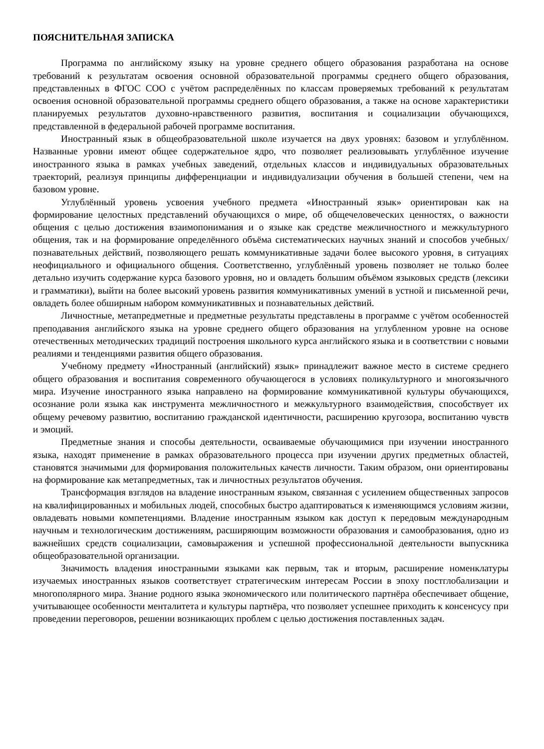ПОЯСНИТЕЛЬНАЯ ЗАПИСКА
Программа по английскому языку на уровне среднего общего образования разработана на основе требований к результатам освоения основной образовательной программы среднего общего образования, представленных в ФГОС СОО с учётом распределённых по классам проверяемых требований к результатам освоения основной образовательной программы среднего общего образования, а также на основе характеристики планируемых результатов духовно-нравственного развития, воспитания и социализации обучающихся, представленной в федеральной рабочей программе воспитания.
Иностранный язык в общеобразовательной школе изучается на двух уровнях: базовом и углублённом. Названные уровни имеют общее содержательное ядро, что позволяет реализовывать углублённое изучение иностранного языка в рамках учебных заведений, отдельных классов и индивидуальных образовательных траекторий, реализуя принципы дифференциации и индивидуализации обучения в большей степени, чем на базовом уровне.
Углублённый уровень усвоения учебного предмета «Иностранный язык» ориентирован как на формирование целостных представлений обучающихся о мире, об общечеловеческих ценностях, о важности общения с целью достижения взаимопонимания и о языке как средстве межличностного и межкультурного общения, так и на формирование определённого объёма систематических научных знаний и способов учебных/познавательных действий, позволяющего решать коммуникативные задачи более высокого уровня, в ситуациях неофициального и официального общения. Соответственно, углублённый уровень позволяет не только более детально изучить содержание курса базового уровня, но и овладеть большим объёмом языковых средств (лексики и грамматики), выйти на более высокий уровень развития коммуникативных умений в устной и письменной речи, овладеть более обширным набором коммуникативных и познавательных действий.
Личностные, метапредметные и предметные результаты представлены в программе с учётом особенностей преподавания английского языка на уровне среднего общего образования на углубленном уровне на основе отечественных методических традиций построения школьного курса английского языка и в соответствии с новыми реалиями и тенденциями развития общего образования.
Учебному предмету «Иностранный (английский) язык» принадлежит важное место в системе среднего общего образования и воспитания современного обучающегося в условиях поликультурного и многоязычного мира. Изучение иностранного языка направлено на формирование коммуникативной культуры обучающихся, осознание роли языка как инструмента межличностного и межкультурного взаимодействия, способствует их общему речевому развитию, воспитанию гражданской идентичности, расширению кругозора, воспитанию чувств и эмоций.
Предметные знания и способы деятельности, осваиваемые обучающимися при изучении иностранного языка, находят применение в рамках образовательного процесса при изучении других предметных областей, становятся значимыми для формирования положительных качеств личности. Таким образом, они ориентированы на формирование как метапредметных, так и личностных результатов обучения.
Трансформация взглядов на владение иностранным языком, связанная с усилением общественных запросов на квалифицированных и мобильных людей, способных быстро адаптироваться к изменяющимся условиям жизни, овладевать новыми компетенциями. Владение иностранным языком как доступ к передовым международным научным и технологическим достижениям, расширяющим возможности образования и самообразования, одно из важнейших средств социализации, самовыражения и успешной профессиональной деятельности выпускника общеобразовательной организации.
Значимость владения иностранными языками как первым, так и вторым, расширение номенклатуры изучаемых иностранных языков соответствует стратегическим интересам России в эпоху постглобализации и многополярного мира. Знание родного языка экономического или политического партнёра обеспечивает общение, учитывающее особенности менталитета и культуры партнёра, что позволяет успешнее приходить к консенсусу при проведении переговоров, решении возникающих проблем с целью достижения поставленных задач.